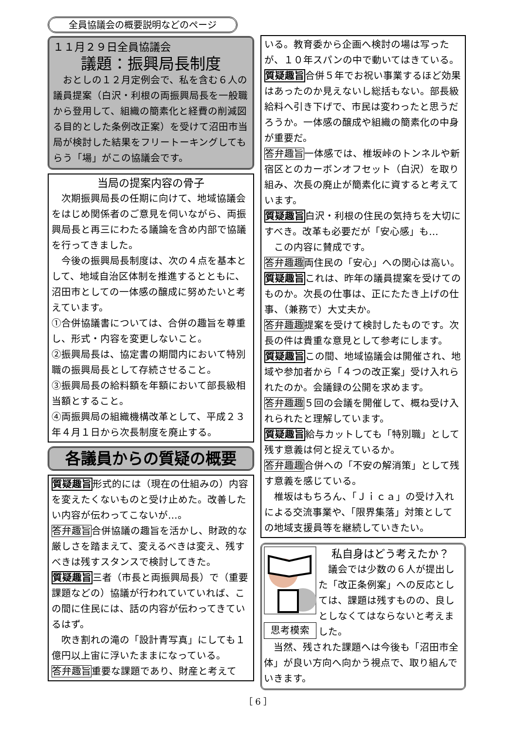全員協議会の概要説明などのページ
１１月２９日全員協議会
議題：振興局長制度
おとしの１２月定例会で、私を含む６人の議員提案（白沢・利根の両振興局長を一般職から登用して、組織の簡素化と経費の削減図る目的とした条例改正案）を受けて沼田市当局が検討した結果をフリートーキングしてもらう「場」がこの協議会です。
当局の提案内容の骨子
次期振興局長の任期に向けて、地域協議会をはじめ関係者のご意見を伺いながら、両振興局長と再三にわたる議論を含め内部で協議を行ってきました。
今後の振興局長制度は、次の４点を基本として、地域自治区体制を推進するとともに、沼田市としての一体感の醸成に努めたいと考えています。
①合併協議書については、合併の趣旨を尊重し、形式・内容を変更しないこと。
②振興局長は、協定書の期間内において特別職の振興局長として存続させること。
③振興局長の給料額を年額において部長級相当額とすること。
④両振興局の組織機構改革として、平成２３年４月１日から次長制度を廃止する。
各議員からの質疑の概要
質疑趣旨形式的には（現在の仕組みの）内容を変えたくないものと受け止めた。改善したい内容が伝わってこないが…。
答弁趣旨合併協議の趣旨を活かし、財政的な厳しさを踏まえて、変えるべきは変え、残すべきは残すスタンスで検討してきた。
質疑趣旨三者（市長と両振興局長）で（重要課題などの）協議が行われていていれば、この間に住民には、話の内容が伝わってきているはず。
吹き割れの滝の「設計青写真」にしても１億円以上宙に浮いたままになっている。
答弁趣旨重要な課題であり、財産と考えて
いる。教育委から企画へ検討の場は写ったが、１０年スパンの中で動いてはきている。
質疑趣旨合併５年でお祝い事業するほど効果はあったのか見えないし総括もない。部長級給料へ引き下げで、市民は変わったと思うだろうか。一体感の醸成や組織の簡素化の中身が重要だ。
答弁趣旨一体感では、椎坂峠のトンネルや新宿区とのカーボンオフセット（白沢）を取り組み、次長の廃止が簡素化に資すると考えています。
質疑趣旨白沢・利根の住民の気持ちを大切にすべき。改革も必要だが「安心感」も…
この内容に賛成です。
答弁趣趣両住民の「安心」への関心は高い。
質疑趣旨これは、昨年の議員提案を受けてのものか。次長の仕事は、正にたたき上げの仕事、（兼務で）大丈夫か。
答弁趣趣提案を受けて検討したものです。次長の件は貴重な意見として参考にします。
質疑趣旨この間、地域協議会は開催され、地域や参加者から「４つの改正案」受け入れられたのか。会議録の公開を求めます。
答弁趣趣５回の会議を開催して、概ね受け入れられたと理解しています。
質疑趣旨給与カットしても「特別職」として残す意義は何と捉えているか。
答弁趣趣合併への「不安の解消策」として残す意義を感じている。
椎坂はもちろん、「Ｊｉｃａ」の受け入れによる交流事業や、「限界集落」対策としての地域支援員等を継続していきたい。
思考模索
私自身はどう考えたか？
議会では少数の６人が提出した「改正条例案」への反応としては、課題は残すものの、良しとしなくてはならないと考えました。
当然、残された課題へは今後も「沼田市全体」が良い方向へ向かう視点で、取り組んでいきます。
［ 6 ］